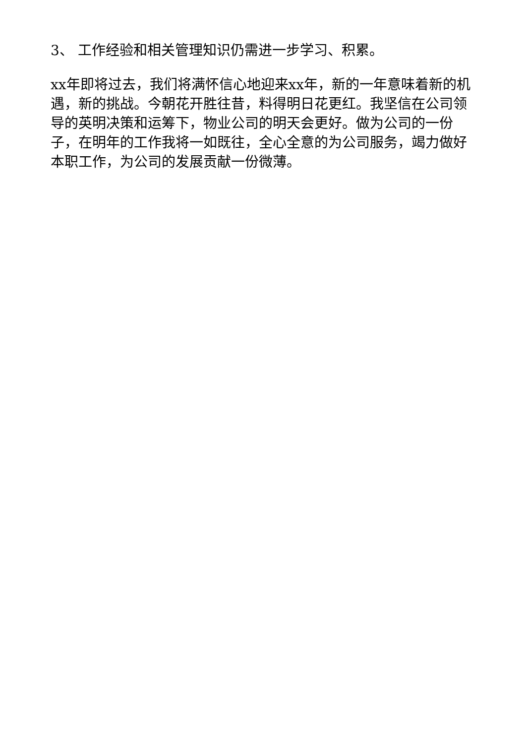3、 工作经验和相关管理知识仍需进一步学习、积累。
xx年即将过去，我们将满怀信心地迎来xx年，新的一年意味着新的机遇，新的挑战。今朝花开胜往昔，料得明日花更红。我坚信在公司领导的英明决策和运筹下，物业公司的明天会更好。做为公司的一份子，在明年的工作我将一如既往，全心全意的为公司服务，竭力做好本职工作，为公司的发展贡献一份微薄。